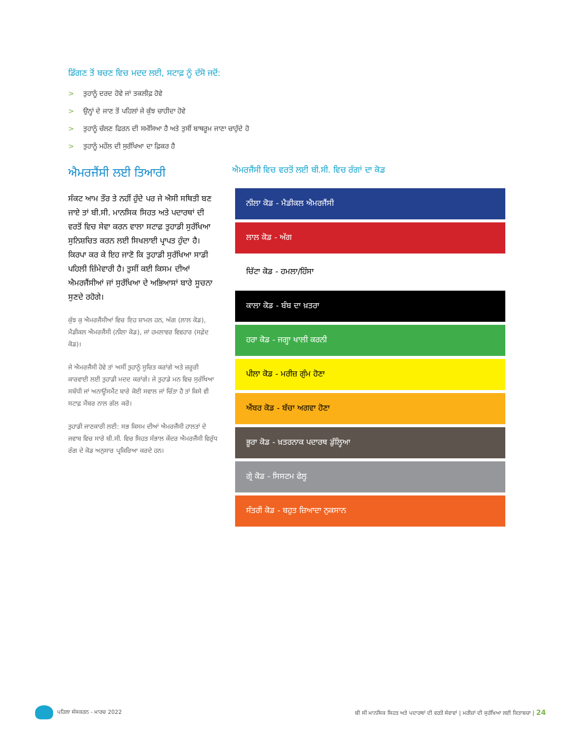ਡਿੱਗਣ ਤੋਂ ਬਚਣ ਵਿਚ ਮਦਦ ਲਈ, ਸਟਾਫ਼ ਨੂੰ ਦੱਸੋ ਜਦੋਂ:
> ਤੁਹਾਨੂੰ ਦਰਦ ਹੋਵੇ ਜਾਂ ਤਕਲੀਫ਼ ਹੋਵੇ
> ਉਨ੍ਹਾਂ ਦੇ ਜਾਣ ਤੋਂ ਪਹਿਲਾਂ ਜੇ ਕੁੱਝ ਚਾਹੀਦਾ ਹੋਵੇ
> ਤੁਹਾਨੂੰ ਚੱਲਣ ਫਿਰਨ ਦੀ ਸਮੱਸਿਆ ਹੈ ਅਤੇ ਤੁਸੀਂ ਬਾਥਰੂਮ ਜਾਣਾ ਚਾਹੁੰਦੇ ਹੋ
> ਤੁਹਾਨੂੰ ਮਹੌਲ ਦੀ ਸੁਰੱਖਿਆ ਦਾ ਫ਼ਿਕਰ ਹੈ
ਐਮਰਜੈਂਸੀ ਲਈ ਤਿਆਰੀ
ਸੰਕਟ ਆਮ ਤੌਰ ਤੇ ਨਹੀਂ ਹੁੰਦੇ ਪਰ ਜੇ ਐਸੀ ਸਥਿਤੀ ਬਣ ਜਾਏ ਤਾਂ ਬੀ.ਸੀ. ਮਾਨਸਿਕ ਸਿਹਤ ਅਤੇ ਪਦਾਰਥਾਂ ਦੀ ਵਰਤੋਂ ਵਿਚ ਸੇਵਾ ਕਰਨ ਵਾਲਾ ਸਟਾਫ਼ ਤੁਹਾਡੀ ਸੁਰੱਖਿਆ ਸੁਨਿਸ਼ਚਿਤ ਕਰਨ ਲਈ ਸਿਖਲਾਈ ਪ੍ਰਾਪਤ ਹੁੰਦਾ ਹੈ। ਕਿਰਪਾ ਕਰ ਕੇ ਇਹ ਜਾਣੋ ਕਿ ਤੁਹਾਡੀ ਸੁਰੱਖਿਆ ਸਾਡੀ ਪਹਿਲੀ ਜ਼ਿੰਮੇਵਾਰੀ ਹੈ। ਤੁਸੀਂ ਕਈ ਕਿਸਮ ਦੀਆਂ ਐਮਰਜੈਂਸੀਆਂ ਜਾਂ ਸੁਰੱਖਿਆ ਦੇ ਅਭਿਆਸਾਂ ਬਾਰੇ ਸੂਚਨਾ ਸੁਣਦੇ ਰਹੋਗੇ।
ਕੁੱਝ ਕੁ ਐਮਰਜੈਂਸੀਆਂ ਵਿਚ ਇਹ ਸ਼ਾਮਲ ਹਨ, ਅੱਗ (ਲਾਲ ਕੋਡ), ਮੈਡੀਕਲ ਐਮਰਜੈਂਸੀ (ਨੀਲਾ ਕੋਡ), ਜਾਂ ਹਮਲਾਵਰ ਵਿਵਹਾਰ (ਸਫ਼ੇਦ ਕੋਡ)।
ਜੇ ਐਮਰਜੈਂਸੀ ਹੋਵੇ ਤਾਂ ਅਸੀਂ ਤੁਹਾਨੂੰ ਸੂਚਿਤ ਕਰਾਂਗੇ ਅਤੇ ਜ਼ਰੂਰੀ ਕਾਰਵਾਈ ਲਈ ਤੁਹਾਡੀ ਮਦਦ ਕਰਾਂਗੇ। ਜੇ ਤੁਹਾਡੇ ਮਨ ਵਿਚ ਸੁਰੱਖਿਆ ਸਬੰਧੀ ਜਾਂ ਅਨਾਊਂਸਮੈਂਟ ਬਾਰੇ ਕੋਈ ਸਵਾਲ ਜਾਂ ਚਿੰਤਾ ਹੈ ਤਾਂ ਕਿਸੇ ਵੀ ਸਟਾਫ਼ ਮੈਂਬਰ ਨਾਲ ਗੱਲ ਕਰੋ।
ਤੁਹਾਡੀ ਜਾਣਕਾਰੀ ਲਈ: ਸਭ ਕਿਸਮ ਦੀਆਂ ਐਮਰਜੈਂਸੀ ਹਾਲਤਾਂ ਦੇ ਜਵਾਬ ਵਿਚ ਸਾਰੇ ਬੀ.ਸੀ. ਵਿਚ ਸਿਹਤ ਸੰਭਾਲ ਕੇਂਦਰ ਐਮਰਜੈਂਸੀ ਵਿਰੁੱਧ ਰੰਗ ਦੇ ਕੋਡ ਅਨੁਸਾਰ ਪ੍ਰਕਿਰਿਆ ਕਰਦੇ ਹਨ।
ਐਮਰਜੈਂਸੀ ਵਿਚ ਵਰਤੋਂ ਲਈ ਬੀ.ਸੀ. ਵਿਚ ਰੰਗਾਂ ਦਾ ਕੋਡ
ਨੀਲਾ ਕੋਡ - ਮੈਡੀਕਲ ਐਮਰਜੈਂਸੀ
ਲਾਲ ਕੋਡ - ਅੱਗ
ਚਿੱਟਾ ਕੋਡ - ਹਮਲਾ/ਹਿੰਸਾ
ਕਾਲਾ ਕੋਡ - ਬੰਬ ਦਾ ਖ਼ਤਰਾ
ਹਰਾ ਕੋਡ - ਜਗ੍ਹਾ ਖਾਲੀ ਕਰਨੀ
ਪੀਲਾ ਕੋਡ - ਮਰੀਜ਼ ਗੁੰਮ ਹੋਣਾ
ਐਂਬਰ ਕੋਡ - ਬੱਚਾ ਅਗਵਾ ਹੋਣਾ
ਭੂਰਾ ਕੋਡ - ਖ਼ਤਰਨਾਕ ਪਦਾਰਥ ਡੁੱਲ੍ਹਿਆ
ਗ੍ਰੇ ਕੋਡ - ਸਿਸਟਮ ਫੇਲ੍ਹ
ਸੰਤਰੀ ਕੋਡ - ਬਹੁਤ ਜ਼ਿਆਦਾ ਨੁਕਸਾਨ
ਪਹਿਲਾ ਸੰਸਕਰਨ - ਮਾਰਚ 2022
ਬੀ ਸੀ ਮਾਨਸਿਕ ਸਿਹਤ ਅਤੇ ਪਦਾਰਥਾਂ ਦੀ ਵਰਤੋਂ ਸੇਵਾਵਾਂ | ਮਰੀਜ਼ਾਂ ਦੀ ਸੁਰੱਖਿਆ ਲਈ ਕਿਤਾਬਚਾ | 24